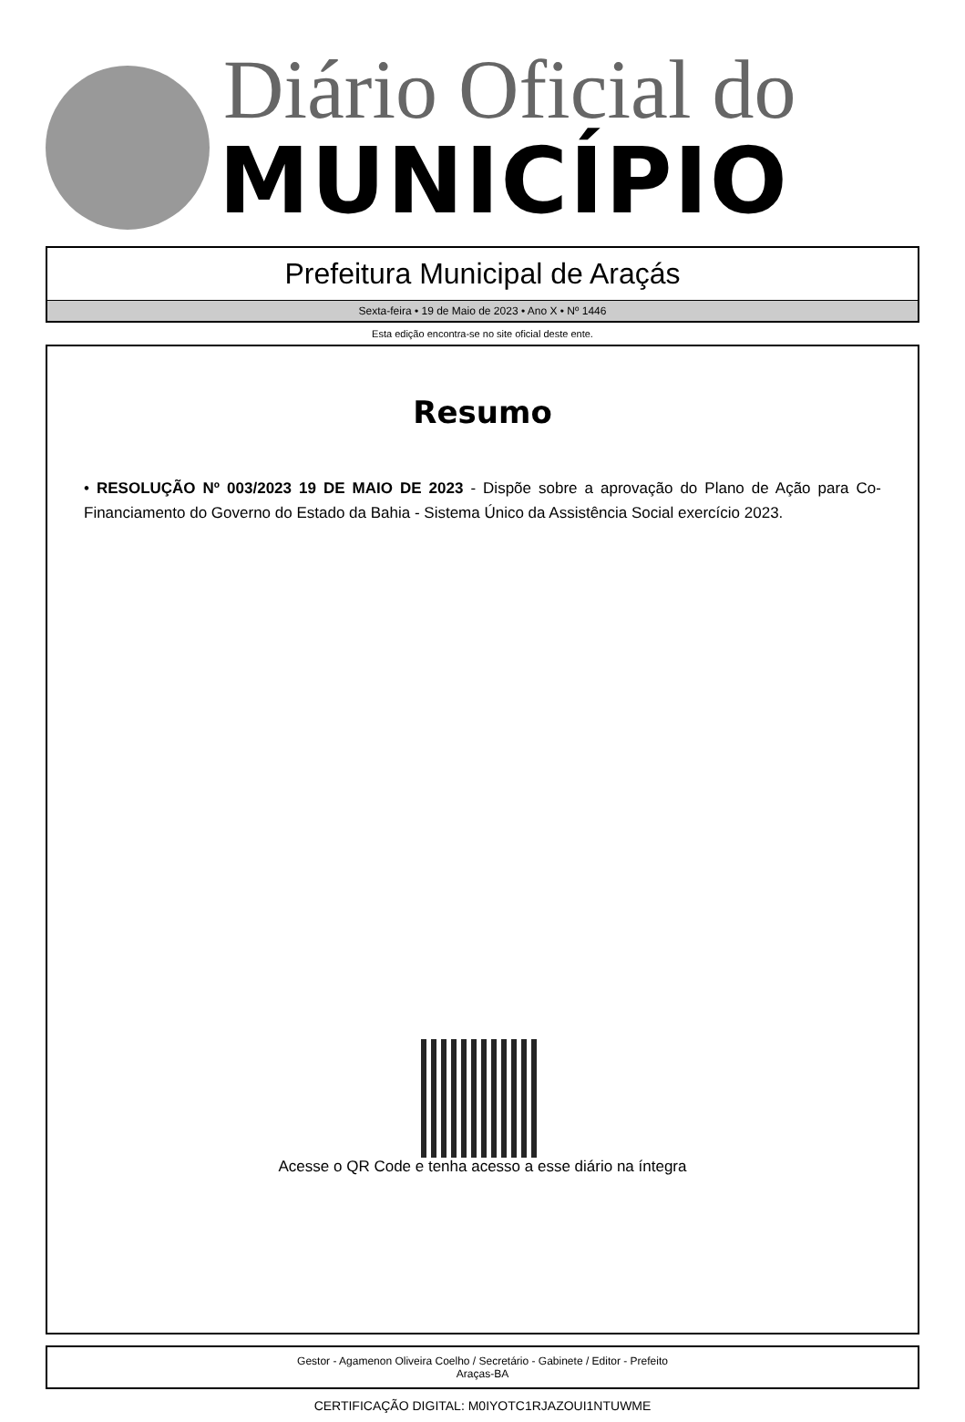Diário Oficial do
MUNICÍPIO
Prefeitura Municipal de Araçás
Sexta-feira • 19 de Maio de 2023 • Ano X • Nº 1446
Esta edição encontra-se no site oficial deste ente.
Resumo
• RESOLUÇÃO Nº 003/2023 19 DE MAIO DE 2023 - Dispõe sobre a aprovação do Plano de Ação para Co-Financiamento do Governo do Estado da Bahia - Sistema Único da Assistência Social exercício 2023.
Acesse o QR Code e tenha acesso a esse diário na íntegra
Gestor - Agamenon Oliveira Coelho / Secretário - Gabinete / Editor - Prefeito
Araças-BA
CERTIFICAÇÃO DIGITAL: M0IYOTC1RJAZOUI1NTUWME